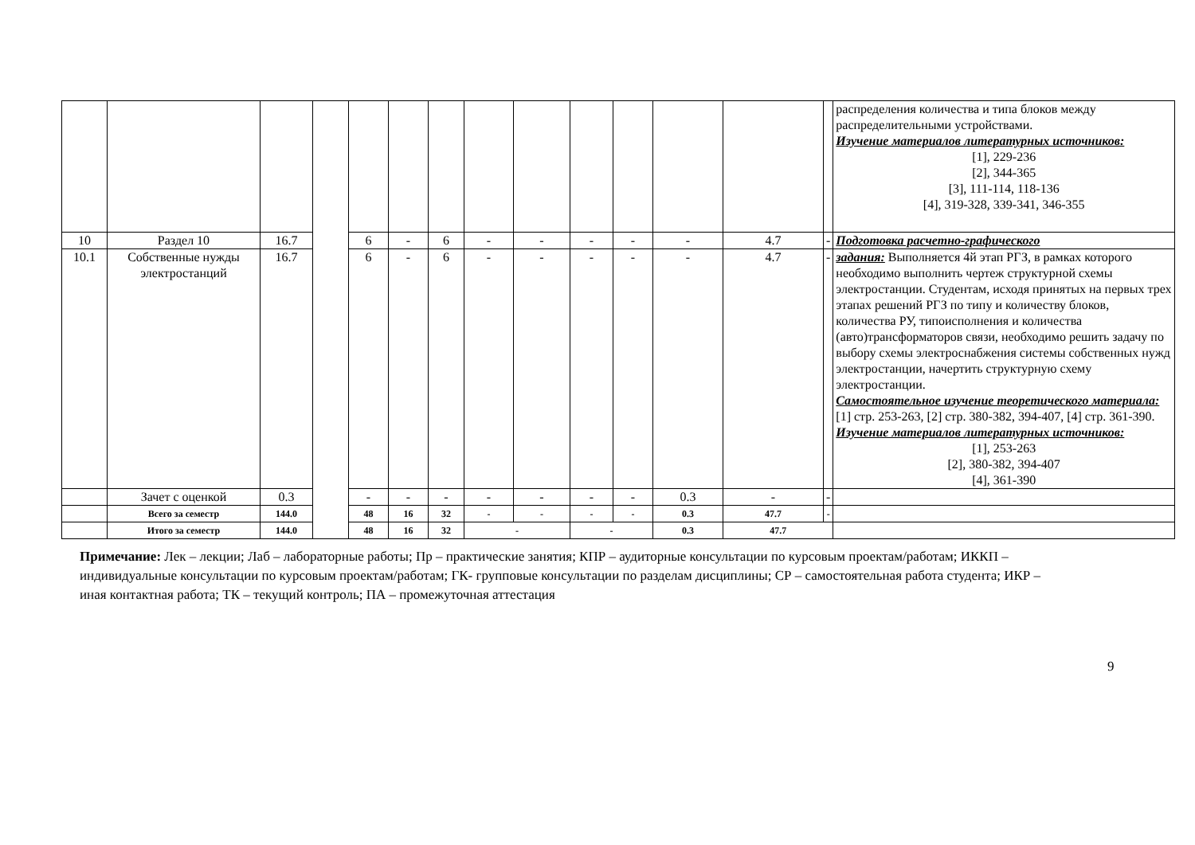| | | | | | | | | | | | | | | распределения количества и типа блоков между распределительными устройствами. Изучение материалов литературных источников: [1], 229-236 [2], 344-365 [3], 111-114, 118-136 [4], 319-328, 339-341, 346-355 |
| 10 | Раздел 10 | 16.7 | | 6 | - | 6 | - | - | - | - | - | 4.7 | - | Подготовка расчетно-графического |
| 10.1 | Собственные нужды электростанций | 16.7 | | 6 | - | 6 | - | - | - | - | - | 4.7 | - | задания: Выполняется 4й этап РГЗ, в рамках которого необходимо выполнить чертеж структурной схемы электростанции. Студентам, исходя принятых на первых трех этапах решений РГЗ по типу и количеству блоков, количества РУ, типоисполнения и количества (авто)трансформаторов связи, необходимо решить задачу по выбору схемы электроснабжения системы собственных нужд электростанции, начертить структурную схему электростанции. Самостоятельное изучение теоретического материала: [1] стр. 253-263, [2] стр. 380-382, 394-407, [4] стр. 361-390. Изучение материалов литературных источников: [1], 253-263 [2], 380-382, 394-407 [4], 361-390 |
| | Зачет с оценкой | 0.3 | | - | - | - | - | - | - | - | 0.3 | - | - | |
| | Всего за семестр | 144.0 | | 48 | 16 | 32 | - | - | - | - | 0.3 | 47.7 | - | |
| | Итого за семестр | 144.0 | | 48 | 16 | 32 | - | | - | | 0.3 | 47.7 | | |
Примечание: Лек – лекции; Лаб – лабораторные работы; Пр – практические занятия; КПР – аудиторные консультации по курсовым проектам/работам; ИККП – индивидуальные консультации по курсовым проектам/работам; ГК- групповые консультации по разделам дисциплины; СР – самостоятельная работа студента; ИКР – иная контактная работа; ТК – текущий контроль; ПА – промежуточная аттестация
9